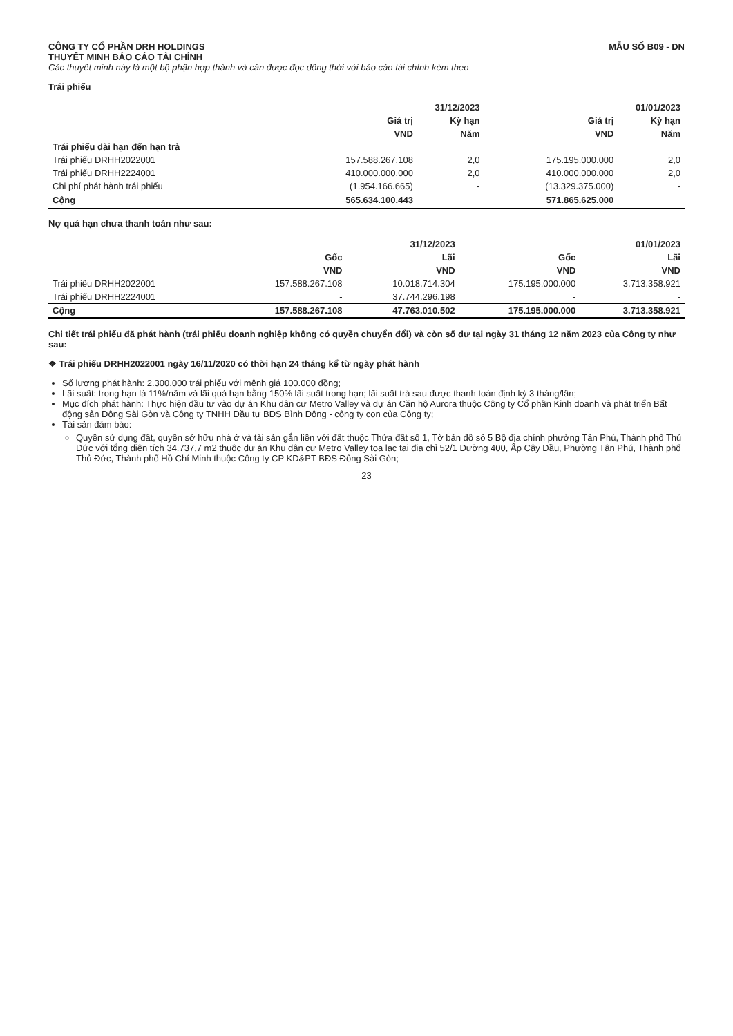CÔNG TY CỔ PHẦN DRH HOLDINGS
THUYẾT MINH BÁO CÁO TÀI CHÍNH
Các thuyết minh này là một bộ phận hợp thành và cần được đọc đồng thời với báo cáo tài chính kèm theo
MẪU SỐ B09 - DN
Trái phiếu
| | 31/12/2023 | | 01/01/2023 | |
| --- | --- | --- | --- | --- |
| | Giá trị | Kỳ hạn | Giá trị | Kỳ hạn |
| | VND | Năm | VND | Năm |
| Trái phiếu dài hạn đến hạn trả | | | | |
| Trái phiếu DRHH2022001 | 157.588.267.108 | 2,0 | 175.195.000.000 | 2,0 |
| Trái phiếu DRHH2224001 | 410.000.000.000 | 2,0 | 410.000.000.000 | 2,0 |
| Chi phí phát hành trái phiếu | (1.954.166.665) | - | (13.329.375.000) | - |
| Cộng | 565.634.100.443 | | 571.865.625.000 | |
Nợ quá hạn chưa thanh toán như sau:
| | 31/12/2023 | | 01/01/2023 | |
| --- | --- | --- | --- | --- |
| | Gốc | Lãi | Gốc | Lãi |
| | VND | VND | VND | VND |
| Trái phiếu DRHH2022001 | 157.588.267.108 | 10.018.714.304 | 175.195.000.000 | 3.713.358.921 |
| Trái phiếu DRHH2224001 | - | 37.744.296.198 | - | - |
| Cộng | 157.588.267.108 | 47.763.010.502 | 175.195.000.000 | 3.713.358.921 |
Chi tiết trái phiếu đã phát hành (trái phiếu doanh nghiệp không có quyền chuyển đổi) và còn số dư tại ngày 31 tháng 12 năm 2023 của Công ty như sau:
❖ Trái phiếu DRHH2022001 ngày 16/11/2020 có thời hạn 24 tháng kể từ ngày phát hành
Số lượng phát hành: 2.300.000 trái phiếu với mệnh giá 100.000 đồng;
Lãi suất: trong hạn là 11%/năm và lãi quá hạn bằng 150% lãi suất trong hạn; lãi suất trả sau được thanh toán định kỳ 3 tháng/lần;
Mục đích phát hành: Thực hiện đầu tư vào dự án Khu dân cư Metro Valley và dự án Căn hộ Aurora thuộc Công ty Cổ phần Kinh doanh và phát triển Bất động sản Đông Sài Gòn và Công ty TNHH Đầu tư BĐS Bình Đông - công ty con của Công ty;
Tài sản đảm bảo:
Quyền sử dụng đất, quyền sở hữu nhà ở và tài sản gắn liền với đất thuộc Thửa đất số 1, Tờ bản đồ số 5 Bộ địa chính phường Tân Phú, Thành phố Thủ Đức với tổng diện tích 34.737,7 m2 thuộc dự án Khu dân cư Metro Valley tọa lạc tại địa chỉ 52/1 Đường 400, Ấp Cây Dầu, Phường Tân Phú, Thành phố Thủ Đức, Thành phố Hồ Chí Minh thuộc Công ty CP KD&PT BĐS Đông Sài Gòn;
23